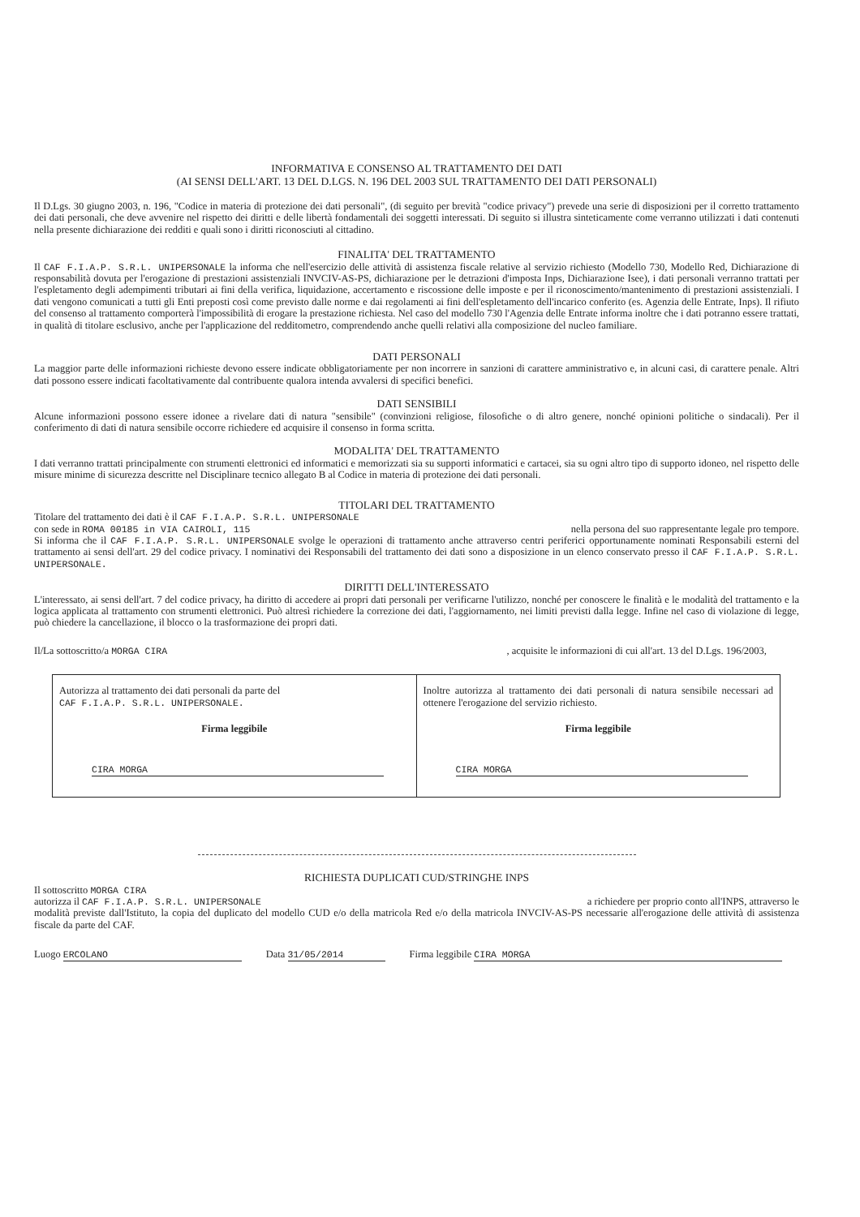INFORMATIVA E CONSENSO AL TRATTAMENTO DEI DATI
(AI SENSI DELL'ART. 13 DEL D.LGS. N. 196 DEL 2003 SUL TRATTAMENTO DEI DATI PERSONALI)
Il D.Lgs. 30 giugno 2003, n. 196, "Codice in materia di protezione dei dati personali", (di seguito per brevità "codice privacy") prevede una serie di disposizioni per il corretto trattamento dei dati personali, che deve avvenire nel rispetto dei diritti e delle libertà fondamentali dei soggetti interessati. Di seguito si illustra sinteticamente come verranno utilizzati i dati contenuti nella presente dichiarazione dei redditi e quali sono i diritti riconosciuti al cittadino.
FINALITA' DEL TRATTAMENTO
Il CAF F.I.A.P. S.R.L. UNIPERSONALE la informa che nell'esercizio delle attività di assistenza fiscale relative al servizio richiesto (Modello 730, Modello Red, Dichiarazione di responsabilità dovuta per l'erogazione di prestazioni assistenziali INVCIV-AS-PS, dichiarazione per le detrazioni d'imposta Inps, Dichiarazione Isee), i dati personali verranno trattati per l'espletamento degli adempimenti tributari ai fini della verifica, liquidazione, accertamento e riscossione delle imposte e per il riconoscimento/mantenimento di prestazioni assistenziali. I dati vengono comunicati a tutti gli Enti preposti così come previsto dalle norme e dai regolamenti ai fini dell'espletamento dell'incarico conferito (es. Agenzia delle Entrate, Inps). Il rifiuto del consenso al trattamento comporterà l'impossibilità di erogare la prestazione richiesta. Nel caso del modello 730 l'Agenzia delle Entrate informa inoltre che i dati potranno essere trattati, in qualità di titolare esclusivo, anche per l'applicazione del redditometro, comprendendo anche quelli relativi alla composizione del nucleo familiare.
DATI PERSONALI
La maggior parte delle informazioni richieste devono essere indicate obbligatoriamente per non incorrere in sanzioni di carattere amministrativo e, in alcuni casi, di carattere penale. Altri dati possono essere indicati facoltativamente dal contribuente qualora intenda avvalersi di specifici benefici.
DATI SENSIBILI
Alcune informazioni possono essere idonee a rivelare dati di natura "sensibile" (convinzioni religiose, filosofiche o di altro genere, nonché opinioni politiche o sindacali). Per il conferimento di dati di natura sensibile occorre richiedere ed acquisire il consenso in forma scritta.
MODALITA' DEL TRATTAMENTO
I dati verranno trattati principalmente con strumenti elettronici ed informatici e memorizzati sia su supporti informatici e cartacei, sia su ogni altro tipo di supporto idoneo, nel rispetto delle misure minime di sicurezza descritte nel Disciplinare tecnico allegato B al Codice in materia di protezione dei dati personali.
TITOLARI DEL TRATTAMENTO
Titolare del trattamento dei dati è il CAF F.I.A.P. S.R.L. UNIPERSONALE
con sede in ROMA 00185 in VIA CAIROLI, 115 nella persona del suo rappresentante legale pro tempore.
Si informa che il CAF F.I.A.P. S.R.L. UNIPERSONALE svolge le operazioni di trattamento anche attraverso centri periferici opportunamente nominati Responsabili esterni del trattamento ai sensi dell'art. 29 del codice privacy. I nominativi dei Responsabili del trattamento dei dati sono a disposizione in un elenco conservato presso il CAF F.I.A.P. S.R.L. UNIPERSONALE.
DIRITTI DELL'INTERESSATO
L'interessato, ai sensi dell'art. 7 del codice privacy, ha diritto di accedere ai propri dati personali per verificarne l'utilizzo, nonché per conoscere le finalità e le modalità del trattamento e la logica applicata al trattamento con strumenti elettronici. Può altresì richiedere la correzione dei dati, l'aggiornamento, nei limiti previsti dalla legge. Infine nel caso di violazione di legge, può chiedere la cancellazione, il blocco o la trasformazione dei propri dati.
Il/La sottoscritto/a MORGA CIRA , acquisite le informazioni di cui all'art. 13 del D.Lgs. 196/2003,
Autorizza al trattamento dei dati personali da parte del
CAF F.I.A.P. S.R.L. UNIPERSONALE.
Firma leggibile
CIRA MORGA
Inoltre autorizza al trattamento dei dati personali di natura sensibile necessari ad ottenere l'erogazione del servizio richiesto.
Firma leggibile
CIRA MORGA
RICHIESTA DUPLICATI CUD/STRINGHE INPS
Il sottoscritto MORGA CIRA
autorizza il CAF F.I.A.P. S.R.L. UNIPERSONALE a richiedere per proprio conto all'INPS, attraverso le
modalità previste dall'Istituto, la copia del duplicato del modello CUD e/o della matricola Red e/o della matricola INVCIV-AS-PS necessarie all'erogazione delle attività di assistenza fiscale da parte del CAF.
Luogo ERCOLANO Data 31/05/2014 Firma leggibile CIRA MORGA